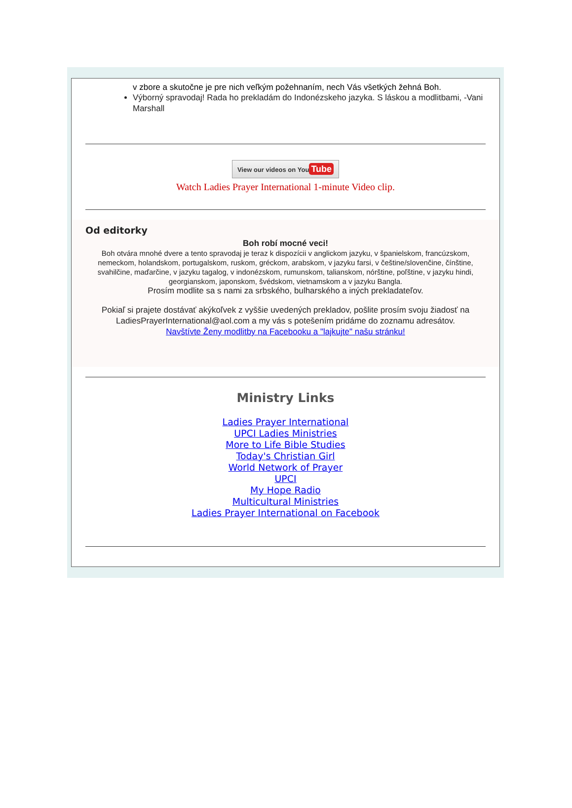v zbore a skutočne je pre nich veľkým požehnaním, nech Vás všetkých žehná Boh.
Výborný spravodaj! Rada ho prekladám do Indonézskeho jazyka. S láskou a modlitbami, -Vani Marshall
View our videos on You Tube
Watch Ladies Prayer International 1-minute Video clip.
Od editorky
Boh robí mocné veci!
Boh otvára mnohé dvere a tento spravodaj je teraz k dispozícii v anglickom jazyku, v španielskom, francúzskom, nemeckom, holandskom, portugalskom, ruskom, gréckom, arabskom, v jazyku farsi, v češtine/slovenčine, čínštine, svahilčine, maďarčine, v jazyku tagalog, v indonézskom, rumunskom, talianskom, nórštine, poľštine, v jazyku hindi, georgianskom, japonskom, švédskom, vietnamskom a v jazyku Bangla.
Prosím modlite sa s nami za srbského, bulharského a iných prekladateľov.
Pokiaľ si prajete dostávať akýkoľvek z vyššie uvedených prekladov, pošlite prosím svoju žiadosť na LadiesPrayerInternational@aol.com a my vás s potešením pridáme do zoznamu adresátov.
Navštívte Ženy modlitby na Facebooku a "lajkujte" našu stránku!
Ministry Links
Ladies Prayer International
UPCI Ladies Ministries
More to Life Bible Studies
Today's Christian Girl
World Network of Prayer
UPCI
My Hope Radio
Multicultural Ministries
Ladies Prayer International on Facebook